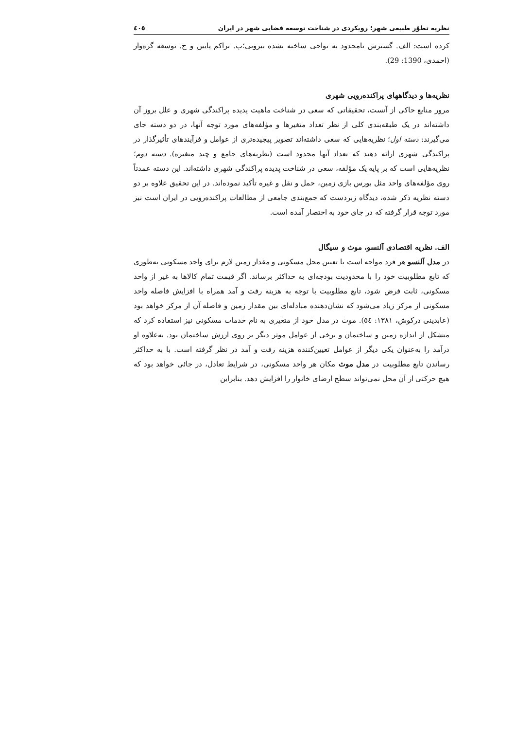نظریه تطوّر طبیعی شهر؛ رویکردی در شناخت توسعه فضایی شهر در ایران ٤٠٥
کرده است: الف. گسترش نامحدود به نواحی ساخته نشده بیرونی؛ب. تراکم پایین و ج. توسعه گره‌وار (احمدی، 1390: 29).
نظریه‌ها و دیدگاههای پراکنده‌رویی شهری
مرور منابع حاکی از آنست، تحقیقاتی که سعی در شناخت ماهیت پدیده پراکندگی شهری و علل بروز آن داشته‌اند در یک طبقه‌بندی کلی از نظر تعداد متغیرها و مؤلفه‌های مورد توجه آنها، در دو دسته جای می‌گیرند: دسته اول؛ نظریه‌هایی که سعی داشته‌اند تصویر پیچیده‌تری از عوامل و فرآیندهای تأثیرگذار در پراکندگی شهری ارائه دهند که تعداد آنها محدود است (نظریه‌های جامع و چند متغیره). دسته دوم؛ نظریه‌هایی است که بر پایه یک مؤلفه، سعی در شناخت پدیده پراکندگی شهری داشته‌اند. این دسته عمدتاً روی مؤلفه‌های واحد مثل بورس بازی زمین، حمل و نقل و غیره تأکید نموده‌اند. در این تحقیق علاوه بر دو دسته نظریه ذکر شده، دیدگاه زبردست که جمع‌بندی جامعی از مطالعات پراکنده‌رویی در ایران است نیز مورد توجه قرار گرفته که در جای خود به اختصار آمده است.
الف. نظریه اقتصادی آلنسو، موث و سیگال
در مدل آلنسو هر فرد مواجه است با تعیین محل مسکونی و مقدار زمین لازم برای واحد مسکونی به‌طوری که تابع مطلوبیت خود را با محدودیت بودجه‌ای به حداکثر برساند. اگر قیمت تمام کالاها به غیر از واحد مسکونی، ثابت فرض شود، تابع مطلوبیت با توجه به هزینه رفت و آمد همراه با افزایش فاصله واحد مسکونی از مرکز زیاد می‌شود که نشان‌دهنده مبادله‌ای بین مقدار زمین و فاصله آن از مرکز خواهد بود (عابدینی درکوش، ۱۳۸۱: ٥٤). موث در مدل خود از متغیری به نام خدمات مسکونی نیز استفاده کرد که متشکل از اندازه زمین و ساختمان و برخی از عوامل موثر دیگر بر روی ارزش ساختمان بود. به‌علاوه او درآمد را به‌عنوان یکی دیگر از عوامل تعیین‌کننده هزینه رفت و آمد در نظر گرفته است. با به حداکثر رساندن تابع مطلوبیت در مدل موث مکان هر واحد مسکونی، در شرایط تعادل، در جائی خواهد بود که هیچ حرکتی از آن محل نمی‌تواند سطح ارضای خانوار را افزایش دهد. بنابراین